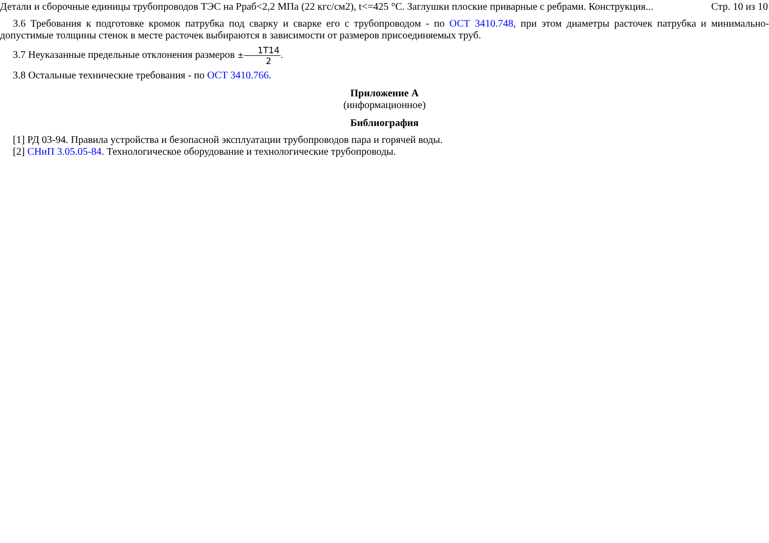Детали и сборочные единицы трубопроводов ТЭС на Рраб<2,2 МПа (22 кгс/см2), t<=425 °С. Заглушки плоские приварные с ребрами. Конструкция... Стр. 10 из 10
3.6 Требования к подготовке кромок патрубка под сварку и сварке его с трубопроводом - по ОСТ 3410.748, при этом диаметры расточек патрубка и минимально-допустимые толщины стенок в месте расточек выбираются в зависимости от размеров присоединяемых труб.
3.7 Неуказанные предельные отклонения размеров ±1T14 2.
3.8 Остальные технические требования - по ОСТ 3410.766.
Приложение А
(информационное)
Библиография
[1] РД 03-94. Правила устройства и безопасной эксплуатации трубопроводов пара и горячей воды.
[2] СНиП 3.05.05-84. Технологическое оборудование и технологические трубопроводы.